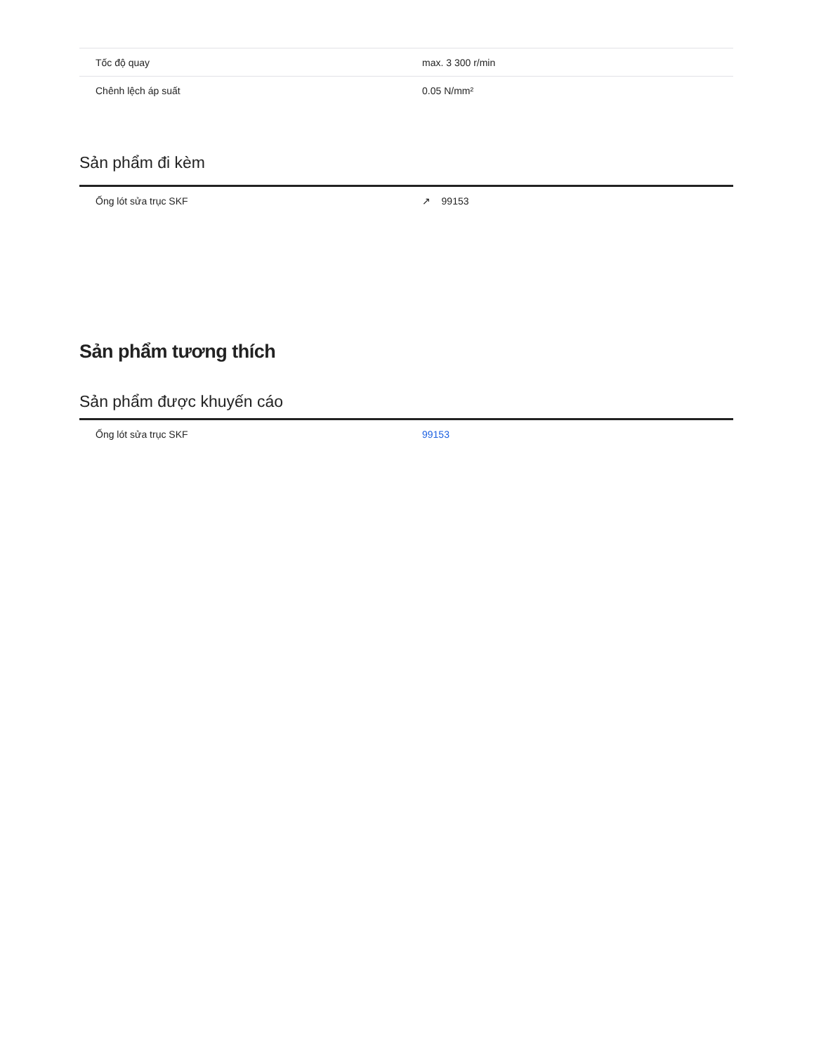| Tốc độ quay | max. 3 300 r/min |
| Chênh lệch áp suất | 0.05 N/mm² |
Sản phẩm đi kèm
| Ống lót sửa trục SKF | ↗ 99153 |
Sản phẩm tương thích
Sản phẩm được khuyến cáo
| Ống lót sửa trục SKF | 99153 |